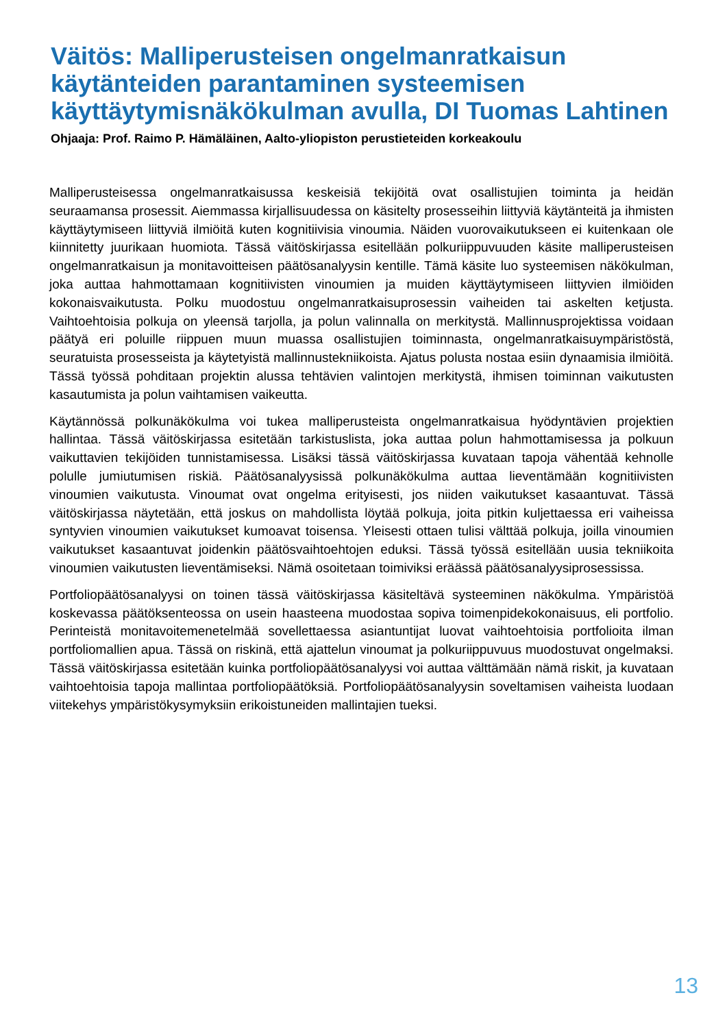Väitös: Malliperusteisen ongelmanratkaisun käytänteiden parantaminen systeemisen käyttäytymisnäkökulman avulla, DI Tuomas Lahtinen
Ohjaaja: Prof. Raimo P. Hämäläinen, Aalto-yliopiston perustieteiden korkeakoulu
Malliperusteisessa ongelmanratkaisussa keskeisiä tekijöitä ovat osallistujien toiminta ja heidän seuraamansa prosessit. Aiemmassa kirjallisuudessa on käsitelty prosesseihin liittyviä käytänteitä ja ihmisten käyttäytymiseen liittyviä ilmiöitä kuten kognitiivisia vinoumia. Näiden vuorovaikutukseen ei kuitenkaan ole kiinnitetty juurikaan huomiota. Tässä väitöskirjassa esitellään polkuriippuvuuden käsite malliperusteisen ongelmanratkaisun ja monitavoitteisen päätösanalyysin kentille. Tämä käsite luo systeemisen näkökulman, joka auttaa hahmottamaan kognitiivisten vinoumien ja muiden käyttäytymiseen liittyvien ilmiöiden kokonaisvaikutusta. Polku muodostuu ongelmanratkaisuprosessin vaiheiden tai askelten ketjusta. Vaihtoehtoisia polkuja on yleensä tarjolla, ja polun valinnalla on merkitystä. Mallinnusprojektissa voidaan päätyä eri poluille riippuen muun muassa osallistujien toiminnasta, ongelmanratkaisuympäristöstä, seuratuista prosesseista ja käytetyistä mallinnustekniikoista. Ajatus polusta nostaa esiin dynaamisia ilmiöitä. Tässä työssä pohditaan projektin alussa tehtävien valintojen merkitystä, ihmisen toiminnan vaikutusten kasautumista ja polun vaihtamisen vaikeutta.
Käytännössä polkunäkökulma voi tukea malliperusteista ongelmanratkaisua hyödyntävien projektien hallintaa. Tässä väitöskirjassa esitetään tarkistuslista, joka auttaa polun hahmottamisessa ja polkuun vaikuttavien tekijöiden tunnistamisessa. Lisäksi tässä väitöskirjassa kuvataan tapoja vähentää kehnolle polulle jumiutumisen riskiä. Päätösanalyysissä polkunäkökulma auttaa lieventämään kognitiivisten vinoumien vaikutusta. Vinoumat ovat ongelma erityisesti, jos niiden vaikutukset kasaantuvat. Tässä väitöskirjassa näytetään, että joskus on mahdollista löytää polkuja, joita pitkin kuljettaessa eri vaiheissa syntyvien vinoumien vaikutukset kumoavat toisensa. Yleisesti ottaen tulisi välttää polkuja, joilla vinoumien vaikutukset kasaantuvat joidenkin päätösvaihtoehtojen eduksi. Tässä työssä esitellään uusia tekniikoita vinoumien vaikutusten lieventämiseksi. Nämä osoitetaan toimiviksi eräässä päätösanalyysiprosessissa.
Portfoliopäätösanalyysi on toinen tässä väitöskirjassa käsiteltävä systeeminen näkökulma. Ympäristöä koskevassa päätöksenteossa on usein haasteena muodostaa sopiva toimenpidekokonaisuus, eli portfolio. Perinteistä monitavoitemenetelmää sovellettaessa asiantuntijat luovat vaihtoehtoisia portfolioita ilman portfoliomallien apua. Tässä on riskinä, että ajattelun vinoumat ja polkuriippuvuus muodostuvat ongelmaksi. Tässä väitöskirjassa esitetään kuinka portfoliopäätösanalyysi voi auttaa välttämään nämä riskit, ja kuvataan vaihtoehtoisia tapoja mallintaa portfoliopäätöksiä. Portfoliopäätösanalyysin soveltamisen vaiheista luodaan viitekehys ympäristökysymyksiin erikoistuneiden mallintajien tueksi.
13